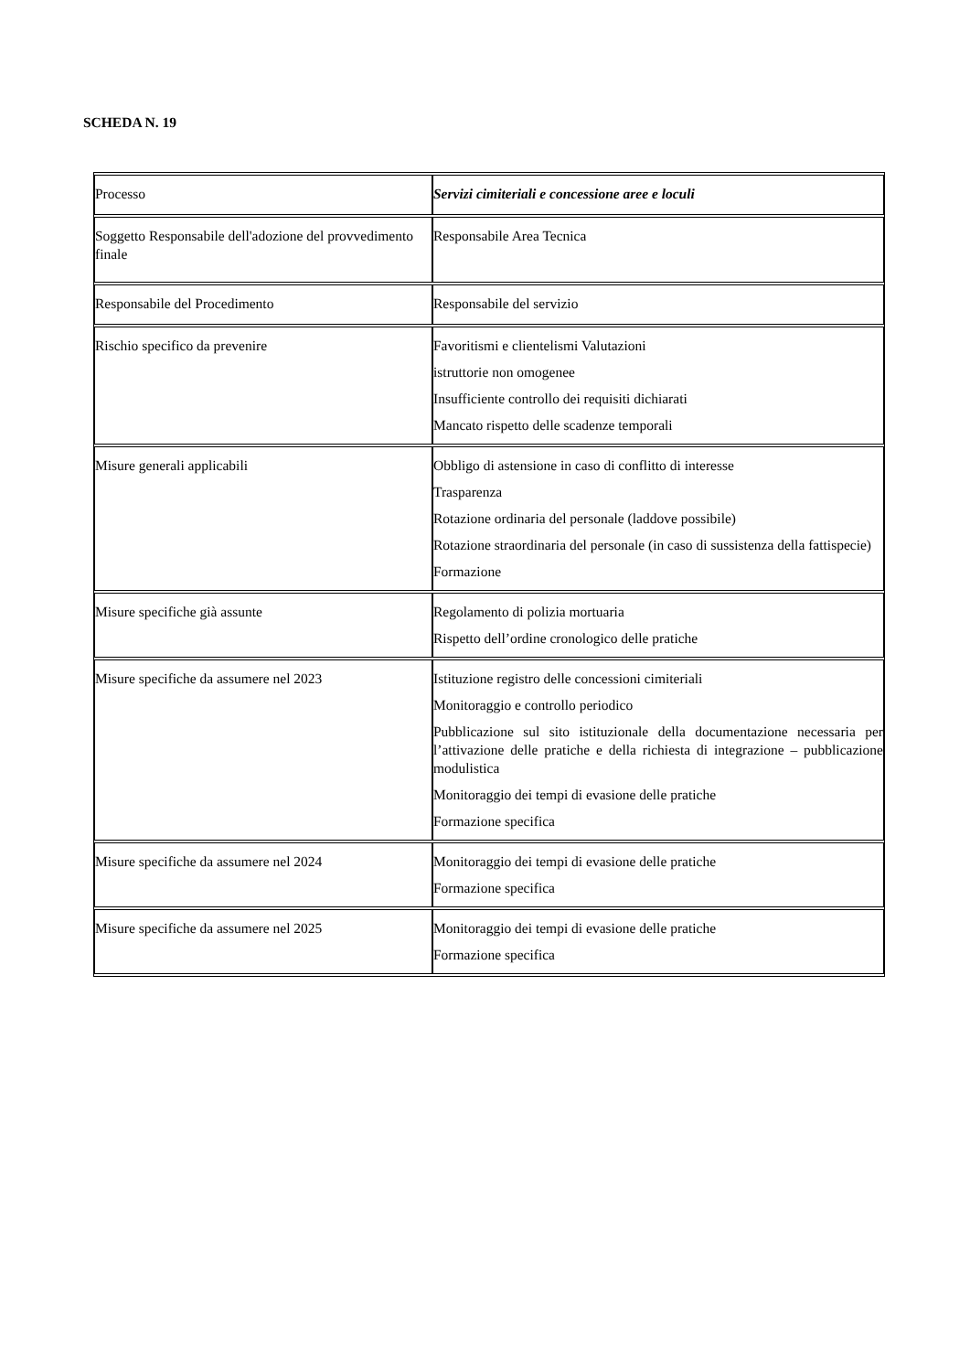SCHEDA N. 19
| Processo | Servizi cimiteriali e concessione aree e loculi |
| Soggetto Responsabile dell'adozione del provvedimento finale | Responsabile Area Tecnica |
| Responsabile del Procedimento | Responsabile del servizio |
| Rischio specifico da prevenire | Favoritismi e clientelismi Valutazioni istruttorie non omogenee Insufficiente controllo dei requisiti dichiarati Mancato rispetto delle scadenze temporali |
| Misure generali applicabili | Obbligo di astensione in caso di conflitto di interesse Trasparenza Rotazione ordinaria del personale (laddove possibile) Rotazione straordinaria del personale (in caso di sussistenza della fattispecie) Formazione |
| Misure specifiche già assunte | Regolamento di polizia mortuaria Rispetto dell’ordine cronologico delle pratiche |
| Misure specifiche da assumere nel 2023 | Istituzione registro delle concessioni cimiteriali Monitoraggio e controllo periodico Pubblicazione sul sito istituzionale della documentazione necessaria per l’attivazione delle pratiche e della richiesta di integrazione – pubblicazione modulistica Monitoraggio dei tempi di evasione delle pratiche Formazione specifica |
| Misure specifiche da assumere nel 2024 | Monitoraggio dei tempi di evasione delle pratiche Formazione specifica |
| Misure specifiche da assumere nel 2025 | Monitoraggio dei tempi di evasione delle pratiche Formazione specifica |